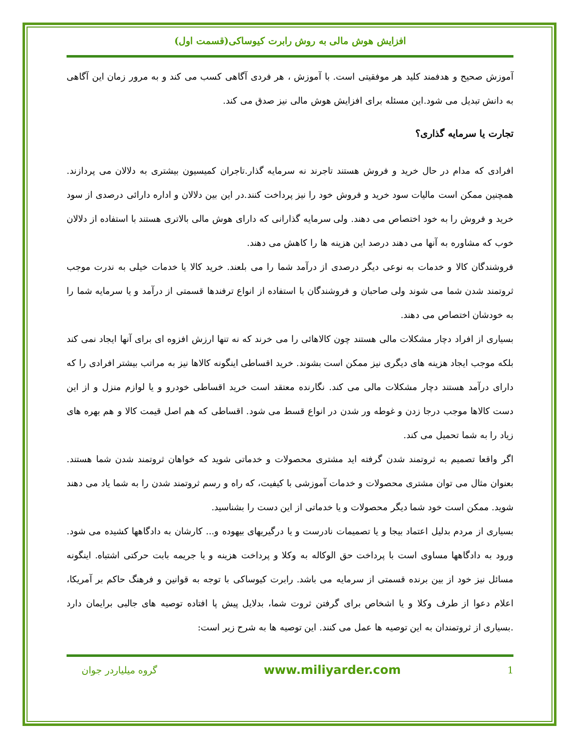افزایش هوش مالی به روش رابرت کیوساکی(قسمت اول)
آموزش صحیح و هدفمند کلید هر موفقیتی است. با آموزش ، هر فردی آگاهی کسب می کند و به مرور زمان این آگاهی به دانش تبدیل می شود.این مسئله برای افزایش هوش مالی نیز صدق می کند.
تجارت یا سرمایه گذاری؟
افرادی که مدام در حال خرید و فروش هستند تاجرند نه سرمایه گذار.تاجران کمیسیون بیشتری به دلالان می پردازند. همچنین ممکن است مالیات سود خرید و فروش خود را نیز پرداخت کنند.در این بین دلالان و اداره دارائی درصدی از سود خرید و فروش را به خود اختصاص می دهند. ولی سرمایه گذارانی که دارای هوش مالی بالاتری هستند با استفاده از دلالان خوب که مشاوره به آنها می دهند درصد این هزینه ها را کاهش می دهند.
فروشندگان کالا و خدمات به نوعی دیگر درصدی از درآمد شما را می بلعند. خرید کالا یا خدمات خیلی به ندرت موجب ثروتمند شدن شما می شوند ولی صاحبان و فروشندگان با استفاده از انواع ترفندها قسمتی از درآمد و یا سرمایه شما را به خودشان اختصاص می دهند.
بسیاری از افراد دچار مشکلات مالی هستند چون کالاهائی را می خرند که نه تنها ارزش افزوه ای برای آنها ایجاد نمی کند بلکه موجب ایجاد هزینه های دیگری نیز ممکن است بشوند. خرید اقساطی اینگونه کالاها نیز به مراتب بیشتر افرادی را که دارای درآمد هستند دچار مشکلات مالی می کند. نگارنده معتقد است خرید اقساطی خودرو و یا لوازم منزل و از این دست کالاها موجب درجا زدن و غوطه ور شدن در انواع قسط می شود. اقساطی که هم اصل قیمت کالا و هم بهره های زیاد را به شما تحمیل می کند.
اگر واقعا تصمیم به ثروتمند شدن گرفته اید مشتری محصولات و خدماتی شوید که خواهان ثروتمند شدن شما هستند. بعنوان مثال می توان مشتری محصولات و خدمات آموزشی با کیفیت، که راه و رسم ثروتمند شدن را به شما یاد می دهند شوید. ممکن است خود شما دیگر محصولات و یا خدماتی از این دست را بشناسید.
بسیاری از مردم بدلیل اعتماد بیجا و یا تصمیمات نادرست و یا درگیریهای بیهوده و... کارشان به دادگاهها کشیده می شود. ورود به دادگاهها مساوی است با پرداخت حق الوکاله به وکلا و پرداخت هزینه و یا جریمه بابت حرکتی اشتباه. اینگونه مسائل نیز خود از بین برنده قسمتی از سرمایه می باشد. رابرت کیوساکی با توجه به قوانین و فرهنگ حاکم بر آمریکا، اعلام دعوا از طرف وکلا و یا اشخاص برای گرفتن ثروت شما، بدلایل پیش پا افتاده توصیه های جالبی برایمان دارد .بسیاری از ثروتمندان به این توصیه ها عمل می کنند. این توصیه ها به شرح زیر است:
1 www.miliyarder.com گروه میلیاردر جوان